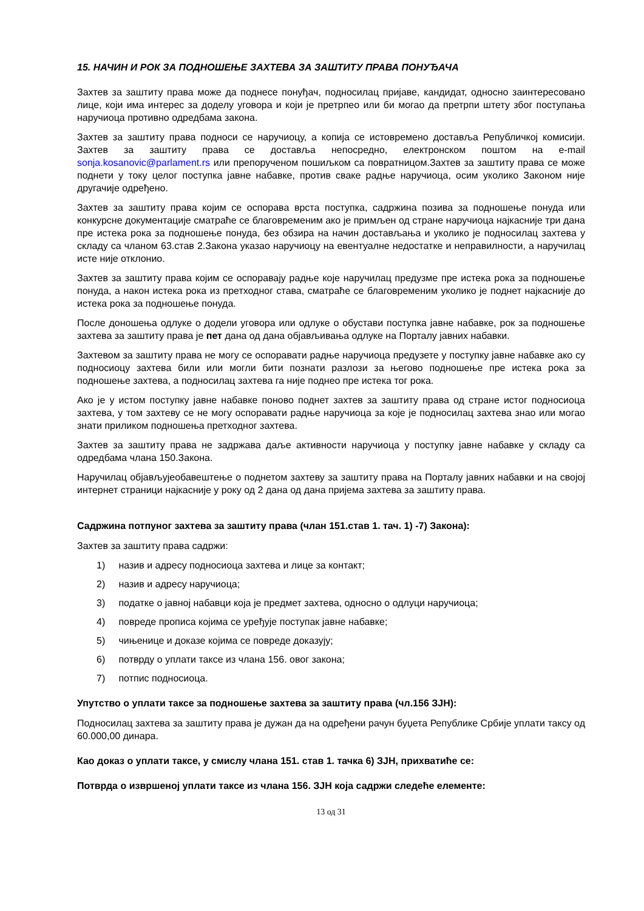15. НАЧИН И РОК ЗА ПОДНОШЕЊЕ ЗАХТЕВА ЗА ЗАШТИТУ ПРАВА ПОНУЂАЧА
Захтев за заштиту права може да поднесе понуђач, подносилац пријаве, кандидат, односно заинтересовано лице, који има интерес за доделу уговора и који је претрпео или би могао да претрпи штету због поступања наручиоца противно одредбама закона.
Захтев за заштиту права подноси се наручиоцу, а копија се истовремено доставља Републичкој комисији. Захтев за заштиту права се доставља непосредно, електронском поштом на e-mail sonja.kosanovic@parlament.rs или препорученом пошиљком са повратницом.Захтев за заштиту права се може поднети у току целог поступка јавне набавке, против сваке радње наручиоца, осим уколико Законом није другачије одређено.
Захтев за заштиту права којим се оспорава врста поступка, садржина позива за подношење понуда или конкурсне документације сматраће се благовременим ако је примљен од стране наручиоца најкасније три дана пре истека рока за подношење понуда, без обзира на начин достављања и уколико је подносилац захтева у складу са чланом 63.став 2.Закона указао наручиоцу на евентуалне недостатке и неправилности, а наручилац исте није отклонио.
Захтев за заштиту права којим се оспоравају радње које наручилац предузме пре истека рока за подношење понуда, а након истека рока из претходног става, сматраће се благовременим уколико је поднет најкасније до истека рока за подношење понуда.
После доношења одлуке о додели уговора или одлуке о обустави поступка јавне набавке, рок за подношење захтева за заштиту права је пет дана од дана објављивања одлуке на Порталу јавних набавки.
Захтевом за заштиту права не могу се оспоравати радње наручиоца предузете у поступку јавне набавке ако су подносиоцу захтева били или могли бити познати разлози за његово подношење пре истека рока за подношење захтева, а подносилац захтева га није поднео пре истека тог рока.
Ако је у истом поступку јавне набавке поново поднет захтев за заштиту права од стране истог подносиоца захтева, у том захтеву се не могу оспоравати радње наручиоца за које је подносилац захтева знао или могао знати приликом подношења претходног захтева.
Захтев за заштиту права не задржава даље активности наручиоца у поступку јавне набавке у складу са одредбама члана 150.Закона.
Наручилац објављујеобавештење о поднетом захтеву за заштиту права на Порталу јавних набавки и на својој интернет страници најкасније у року од 2 дана од дана пријема захтева за заштиту права.
Садржина потпуног захтева за заштиту права (члан 151.став 1. тач. 1) -7) Закона):
Захтев за заштиту права садржи:
1) назив и адресу подносиоца захтева и лице за контакт;
2) назив и адресу наручиоца;
3) податке о јавној набавци која је предмет захтева, односно о одлуци наручиоца;
4) повреде прописа којима се уређује поступак јавне набавке;
5) чињенице и доказе којима се повреде доказују;
6) потврду о уплати таксе из члана 156. овог закона;
7) потпис подносиоца.
Упутство о уплати таксе за подношење захтева за заштиту права (чл.156 ЗЈН):
Подносилац захтева за заштиту права је дужан да на одређени рачун буџета Републике Србије уплати таксу од 60.000,00 динара.
Као доказ о уплати таксе, у смислу члана 151. став 1. тачка 6) ЗЈН, прихватиће се:
Потврда о извршеној уплати таксе из члана 156. ЗЈН која садржи следеће елементе:
13 од 31